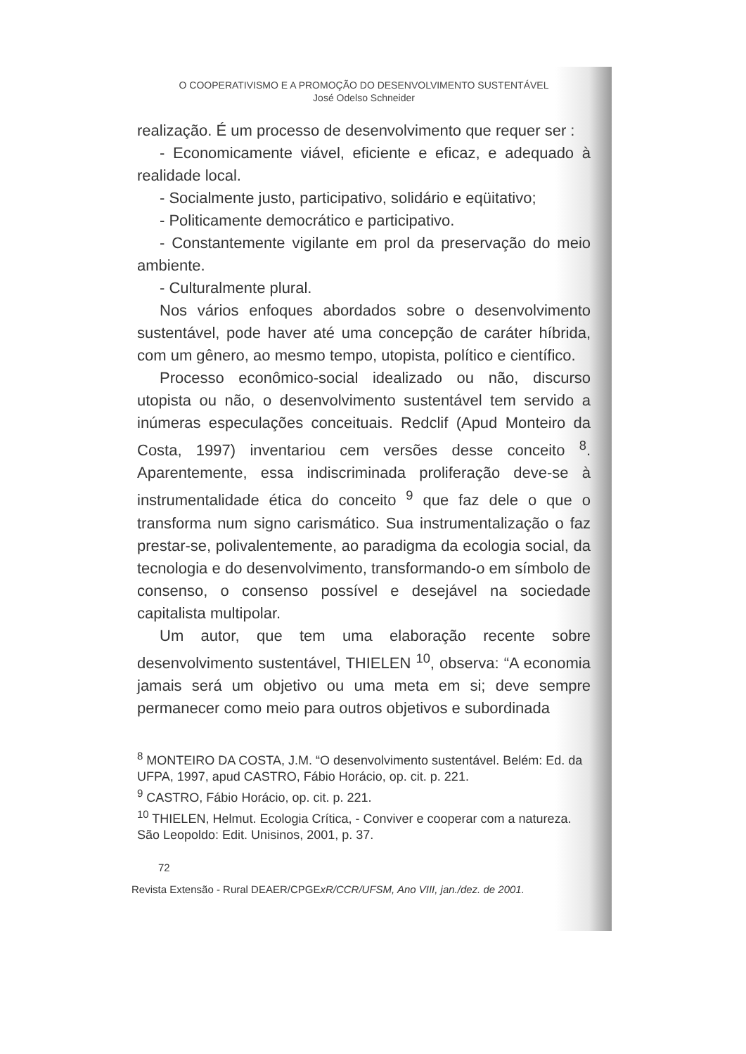O COOPERATIVISMO E A PROMOÇÃO DO DESENVOLVIMENTO SUSTENTÁVEL
José Odelso Schneider
realização. É um processo de desenvolvimento que requer ser :
- Economicamente viável, eficiente e eficaz, e adequado à realidade local.
- Socialmente justo, participativo, solidário e eqüitativo;
- Politicamente democrático e participativo.
- Constantemente vigilante em prol da preservação do meio ambiente.
- Culturalmente plural.
Nos vários enfoques abordados sobre o desenvolvimento sustentável, pode haver até uma concepção de caráter híbrida, com um gênero, ao mesmo tempo, utopista, político e científico.
Processo econômico-social idealizado ou não, discurso utopista ou não, o desenvolvimento sustentável tem servido a inúmeras especulações conceituais. Redclif (Apud Monteiro da Costa, 1997) inventariou cem versões desse conceito <sup>8</sup>. Aparentemente, essa indiscriminada proliferação deve-se à instrumentalidade ética do conceito <sup>9</sup> que faz dele o que o transforma num signo carismático. Sua instrumentalização o faz prestar-se, polivalentemente, ao paradigma da ecologia social, da tecnologia e do desenvolvimento, transformando-o em símbolo de consenso, o consenso possível e desejável na sociedade capitalista multipolar.
Um autor, que tem uma elaboração recente sobre desenvolvimento sustentável, THIELEN <sup>10</sup>, observa: “A economia jamais será um objetivo ou uma meta em si; deve sempre permanecer como meio para outros objetivos e subordinada
<sup>8</sup> MONTEIRO DA COSTA, J.M. “O desenvolvimento sustentável. Belém: Ed. da UFPA, 1997, apud CASTRO, Fábio Horácio, op. cit. p. 221.
<sup>9</sup> CASTRO, Fábio Horácio, op. cit. p. 221.
<sup>10</sup> THIELEN, Helmut. Ecologia Crítica, - Conviver e cooperar com a natureza. São Leopoldo: Edit. Unisinos, 2001, p. 37.
72
Revista Extensão - Rural DEAER/CPGExR/CCR/UFSM, Ano VIII, jan./dez. de 2001.